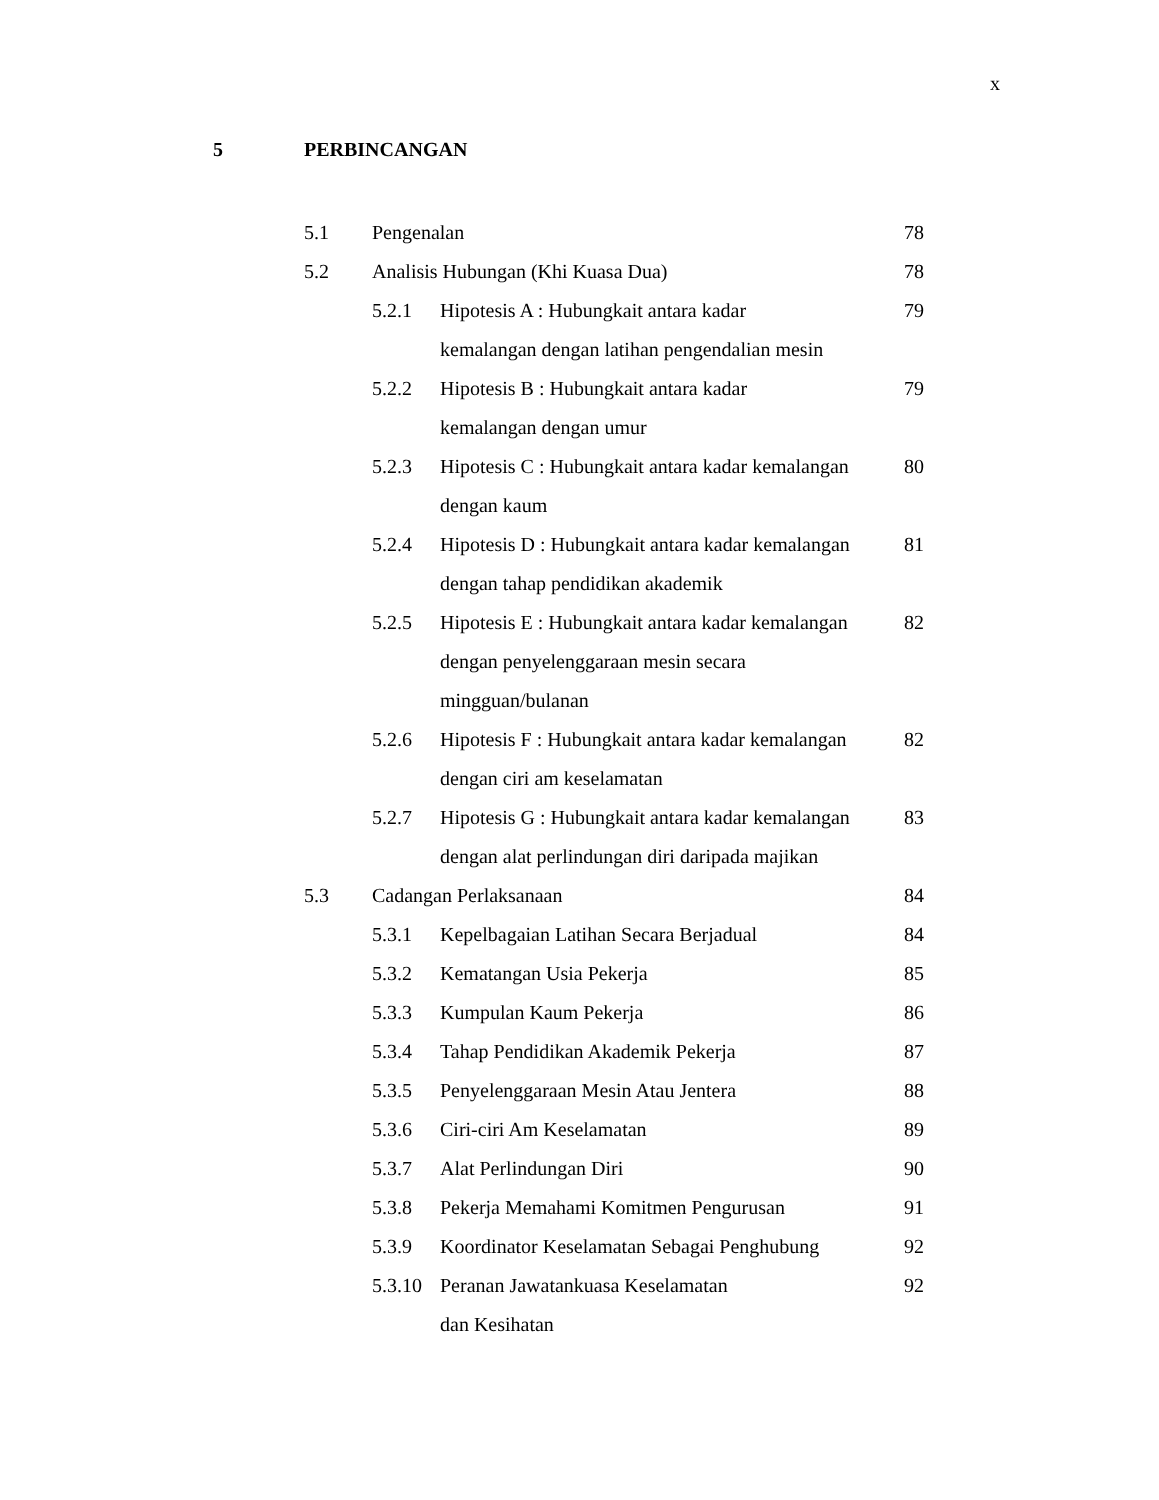x
5 PERBINCANGAN
5.1 Pengenalan 78
5.2 Analisis Hubungan (Khi Kuasa Dua) 78
5.2.1 Hipotesis A : Hubungkait antara kadar
kemalangan dengan latihan pengendalian mesin 79
5.2.2 Hipotesis B : Hubungkait antara kadar
kemalangan dengan umur 79
5.2.3 Hipotesis C : Hubungkait antara kadar kemalangan
dengan kaum 80
5.2.4 Hipotesis D : Hubungkait antara kadar kemalangan
dengan tahap pendidikan akademik 81
5.2.5 Hipotesis E : Hubungkait antara kadar kemalangan
dengan penyelenggaraan mesin secara
mingguan/bulanan 82
5.2.6 Hipotesis F : Hubungkait antara kadar kemalangan
dengan ciri am keselamatan 82
5.2.7 Hipotesis G : Hubungkait antara kadar kemalangan
dengan alat perlindungan diri daripada majikan 83
5.3 Cadangan Perlaksanaan 84
5.3.1 Kepelbagaian Latihan Secara Berjadual 84
5.3.2 Kematangan Usia Pekerja 85
5.3.3 Kumpulan Kaum Pekerja 86
5.3.4 Tahap Pendidikan Akademik Pekerja 87
5.3.5 Penyelenggaraan Mesin Atau Jentera 88
5.3.6 Ciri-ciri Am Keselamatan 89
5.3.7 Alat Perlindungan Diri 90
5.3.8 Pekerja Memahami Komitmen Pengurusan 91
5.3.9 Koordinator Keselamatan Sebagai Penghubung 92
5.3.10 Peranan Jawatankuasa Keselamatan
dan Kesihatan 92